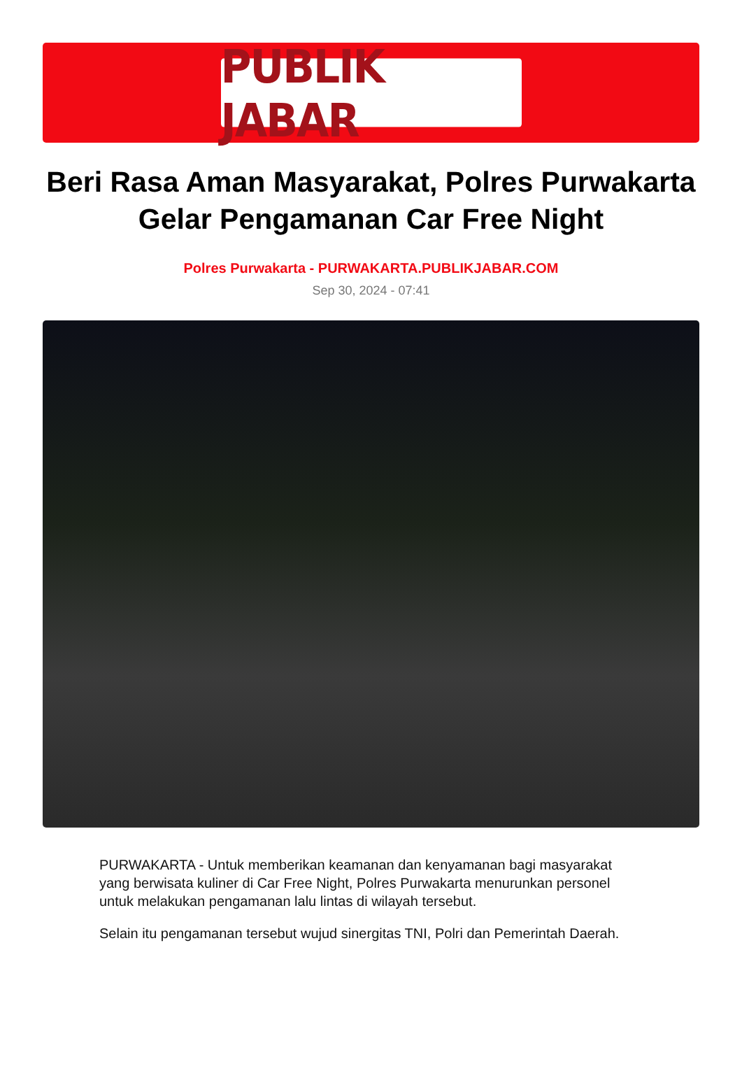PUBLIK JABAR
Beri Rasa Aman Masyarakat, Polres Purwakarta Gelar Pengamanan Car Free Night
Polres Purwakarta - PURWAKARTA.PUBLIKJABAR.COM
Sep 30, 2024 - 07:41
PURWAKARTA - Untuk memberikan keamanan dan kenyamanan bagi masyarakat yang berwisata kuliner di Car Free Night, Polres Purwakarta menurunkan personel untuk melakukan pengamanan lalu lintas di wilayah tersebut.
Selain itu pengamanan tersebut wujud sinergitas TNI, Polri dan Pemerintah Daerah.